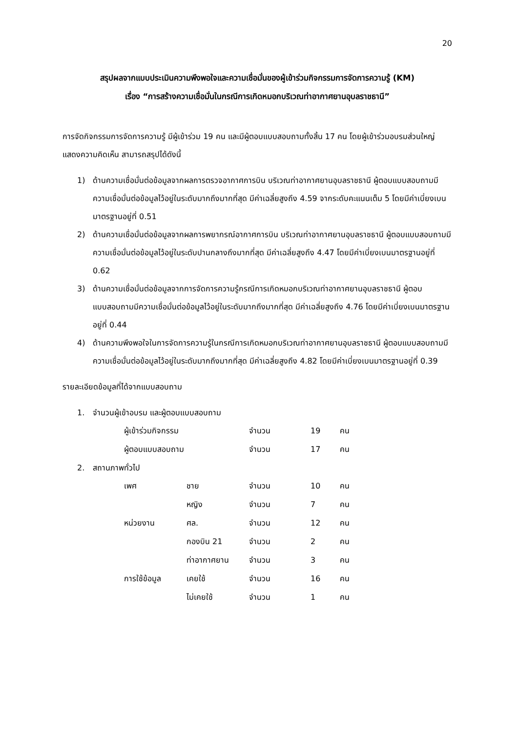20
สรุปผลจากแบบประเมินความพึงพอใจและความเชื่อมั่นของผู้เข้าร่วมกิจกรรมการจัดการความรู้ (KM)
เรื่อง “การสร้างความเชื่อมั่นในกรณีการเกิดหมอกบริเวณท่าอากาศยานอุบลราชธานี”
การจัดกิจกรรมการจัดการความรู้ มีผู้เข้าร่วม 19 คน และมีผู้ตอบแบบสอบถามทั้งสิ้น 17 คน โดยผู้เข้าร่วมอบรมส่วนใหญ่แสดงความคิดเห็น สามารถสรุปได้ดังนี้
1) ด้านความเชื่อมั่นต่อข้อมูลจากผลการตรวจอากาศการบิน บริเวณท่าอากาศยานอุบลราชธานี ผู้ตอบแบบสอบถามมีความเชื่อมั่นต่อข้อมูลไว้อยู่ในระดับมากถึงมากที่สุด มีค่าเฉลี่ยสูงถึง 4.59 จากระดับคะแนนเต็ม 5 โดยมีค่าเบี่ยงเบนมาตรฐานอยู่ที่ 0.51
2) ด้านความเชื่อมั่นต่อข้อมูลจากผลการพยากรณ์อากาศการบิน บริเวณท่าอากาศยานอุบลราชธานี ผู้ตอบแบบสอบถามมีความเชื่อมั่นต่อข้อมูลไว้อยู่ในระดับปานกลางถึงมากที่สุด มีค่าเฉลี่ยสูงถึง 4.47 โดยมีค่าเบี่ยงเบนมาตรฐานอยู่ที่ 0.62
3) ด้านความเชื่อมั่นต่อข้อมูลจากการจัดการความรู้กรณีการเกิดหมอกบริเวณท่าอากาศยานอุบลราชธานี ผู้ตอบแบบสอบถามมีความเชื่อมั่นต่อข้อมูลไว้อยู่ในระดับมากถึงมากที่สุด มีค่าเฉลี่ยสูงถึง 4.76 โดยมีค่าเบี่ยงเบนมาตรฐานอยู่ที่ 0.44
4) ด้านความพึงพอใจในการจัดการความรู้ในกรณีการเกิดหมอกบริเวณท่าอากาศยานอุบลราชธานี ผู้ตอบแบบสอบถามมีความเชื่อมั่นต่อข้อมูลไว้อยู่ในระดับมากถึงมากที่สุด มีค่าเฉลี่ยสูงถึง 4.82 โดยมีค่าเบี่ยงเบนมาตรฐานอยู่ที่ 0.39
รายละเอียดข้อมูลที่ได้จากแบบสอบถาม
1. จำนวนผู้เข้าอบรม และผู้ตอบแบบสอบถาม
| ผู้เข้าร่วมกิจกรรม | จำนวน | 19 | คน |
| ผู้ตอบแบบสอบถาม | จำนวน | 17 | คน |
2. สถานภาพทั่วไป
| เพศ | ชาย | จำนวน | 10 | คน |
| | หญิง | จำนวน | 7 | คน |
| หน่วยงาน | ศล. | จำนวน | 12 | คน |
| | กองบิน 21 | จำนวน | 2 | คน |
| | ท่าอากาศยาน | จำนวน | 3 | คน |
| การใช้ข้อมูล | เคยใช้ | จำนวน | 16 | คน |
| | ไม่เคยใช้ | จำนวน | 1 | คน |